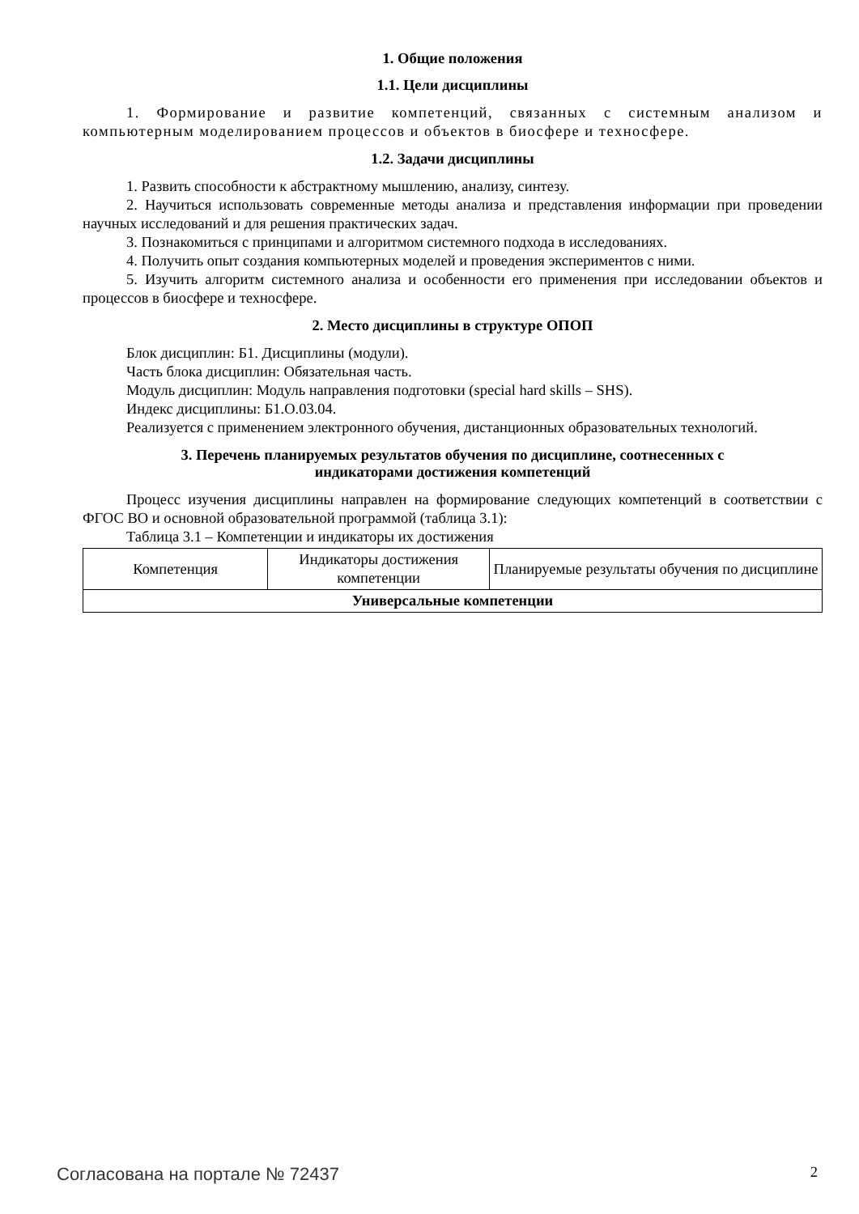1. Общие положения
1.1. Цели дисциплины
1. Формирование и развитие компетенций, связанных с системным анализом и компьютерным моделированием процессов и объектов в биосфере и техносфере.
1.2. Задачи дисциплины
1. Развить способности к абстрактному мышлению, анализу, синтезу.
2. Научиться использовать современные методы анализа и представления информации при проведении научных исследований и для решения практических задач.
3. Познакомиться с принципами и алгоритмом системного подхода в исследованиях.
4. Получить опыт создания компьютерных моделей и проведения экспериментов с ними.
5. Изучить алгоритм системного анализа и особенности его применения при исследовании объектов и процессов в биосфере и техносфере.
2. Место дисциплины в структуре ОПОП
Блок дисциплин: Б1. Дисциплины (модули).
Часть блока дисциплин: Обязательная часть.
Модуль дисциплин: Модуль направления подготовки (special hard skills – SHS).
Индекс дисциплины: Б1.О.03.04.
Реализуется с применением электронного обучения, дистанционных образовательных технологий.
3. Перечень планируемых результатов обучения по дисциплине, соотнесенных с
индикаторами достижения компетенций
Процесс изучения дисциплины направлен на формирование следующих компетенций в соответствии с ФГОС ВО и основной образовательной программой (таблица 3.1):
Таблица 3.1 – Компетенции и индикаторы их достижения
| Компетенция | Индикаторы достижения компетенции | Планируемые результаты обучения по дисциплине |
| --- | --- | --- |
| Универсальные компетенции | | |
Согласована на портале № 72437 2